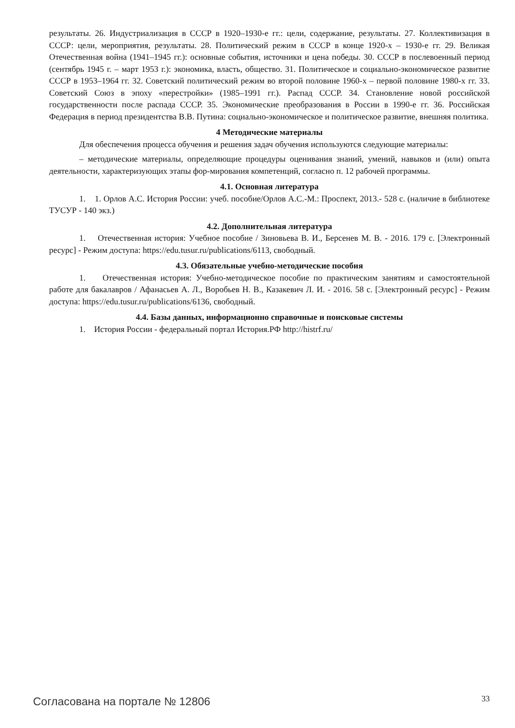результаты. 26. Индустриализация в СССР в 1920–1930-е гг.: цели, содержание, результаты. 27. Коллективизация в СССР: цели, мероприятия, результаты. 28. Политический режим в СССР в конце 1920-х – 1930-е гг. 29. Великая Отечественная война (1941–1945 гг.): основные события, источники и цена победы. 30. СССР в послевоенный период (сентябрь 1945 г. – март 1953 г.): экономика, власть, общество. 31. Политическое и социально-экономическое развитие СССР в 1953–1964 гг. 32. Советский политический режим во второй половине 1960-х – первой половине 1980-х гг. 33. Советский Союз в эпоху «перестройки» (1985–1991 гг.). Распад СССР. 34. Становление новой российской государственности после распада СССР. 35. Экономические преобразования в России в 1990-е гг. 36. Российская Федерация в период президентства В.В. Путина: социально-экономическое и политическое развитие, внешняя политика.
4 Методические материалы
Для обеспечения процесса обучения и решения задач обучения используются следующие материалы:
– методические материалы, определяющие процедуры оценивания знаний, умений, навыков и (или) опыта деятельности, характеризующих этапы фор-мирования компетенций, согласно п. 12 рабочей программы.
4.1. Основная литература
1. 1. Орлов А.С. История России: учеб. пособие/Орлов А.С.-М.: Проспект, 2013.- 528 с. (наличие в библиотеке ТУСУР - 140 экз.)
4.2. Дополнительная литература
1. Отечественная история: Учебное пособие / Зиновьева В. И., Берсенев М. В. - 2016. 179 с. [Электронный ресурс] - Режим доступа: https://edu.tusur.ru/publications/6113, свободный.
4.3. Обязательные учебно-методические пособия
1. Отечественная история: Учебно-методическое пособие по практическим занятиям и самостоятельной работе для бакалавров / Афанасьев А. Л., Воробьев Н. В., Казакевич Л. И. - 2016. 58 с. [Электронный ресурс] - Режим доступа: https://edu.tusur.ru/publications/6136, свободный.
4.4. Базы данных, информационно справочные и поисковые системы
1. История России - федеральный портал История.РФ http://histrf.ru/
Согласована на портале № 12806 33